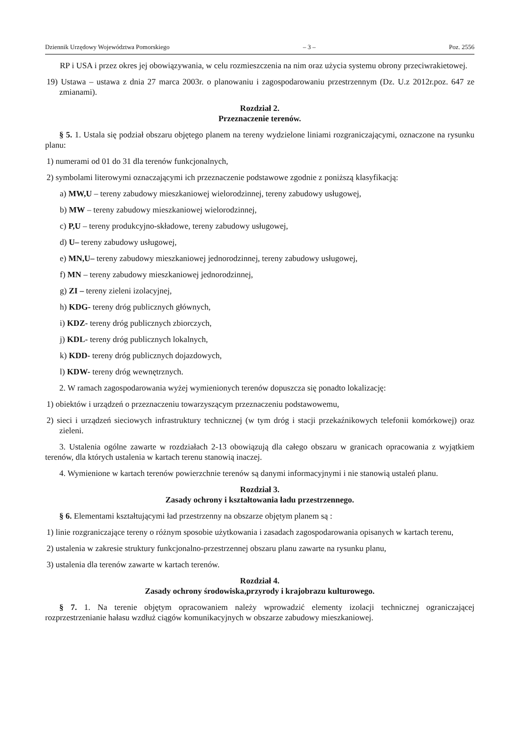Dziennik Urzędowy Województwa Pomorskiego – 3 – Poz. 2556
RP i USA i przez okres jej obowiązywania, w celu rozmieszczenia na nim oraz użycia systemu obrony przeciwrakietowej.
19) Ustawa – ustawa z dnia 27 marca 2003r. o planowaniu i zagospodarowaniu przestrzennym (Dz. U.z 2012r.poz. 647 ze zmianami).
Rozdział 2.
Przeznaczenie terenów.
§ 5. 1. Ustala się podział obszaru objętego planem na tereny wydzielone liniami rozgraniczającymi, oznaczone na rysunku planu:
1) numerami od 01 do 31 dla terenów funkcjonalnych,
2) symbolami literowymi oznaczającymi ich przeznaczenie podstawowe zgodnie z poniższą klasyfikacją:
a) MW,U – tereny zabudowy mieszkaniowej wielorodzinnej, tereny zabudowy usługowej,
b) MW – tereny zabudowy mieszkaniowej wielorodzinnej,
c) P,U – tereny produkcyjno-składowe, tereny zabudowy usługowej,
d) U– tereny zabudowy usługowej,
e) MN,U– tereny zabudowy mieszkaniowej jednorodzinnej, tereny zabudowy usługowej,
f) MN – tereny zabudowy mieszkaniowej jednorodzinnej,
g) ZI – tereny zieleni izolacyjnej,
h) KDG- tereny dróg publicznych głównych,
i) KDZ- tereny dróg publicznych zbiorczych,
j) KDL- tereny dróg publicznych lokalnych,
k) KDD- tereny dróg publicznych dojazdowych,
l) KDW- tereny dróg wewnętrznych.
2. W ramach zagospodarowania wyżej wymienionych terenów dopuszcza się ponadto lokalizację:
1) obiektów i urządzeń o przeznaczeniu towarzyszącym przeznaczeniu podstawowemu,
2) sieci i urządzeń sieciowych infrastruktury technicznej (w tym dróg i stacji przekaźnikowych telefonii komórkowej) oraz zieleni.
3. Ustalenia ogólne zawarte w rozdziałach 2-13 obowiązują dla całego obszaru w granicach opracowania z wyjątkiem terenów, dla których ustalenia w kartach terenu stanowią inaczej.
4. Wymienione w kartach terenów powierzchnie terenów są danymi informacyjnymi i nie stanowią ustaleń planu.
Rozdział 3.
Zasady ochrony i kształtowania ładu przestrzennego.
§ 6. Elementami kształtującymi ład przestrzenny na obszarze objętym planem są :
1) linie rozgraniczające tereny o różnym sposobie użytkowania i zasadach zagospodarowania opisanych w kartach terenu,
2) ustalenia w zakresie struktury funkcjonalno-przestrzennej obszaru planu zawarte na rysunku planu,
3) ustalenia dla terenów zawarte w kartach terenów.
Rozdział 4.
Zasady ochrony środowiska,przyrody i krajobrazu kulturowego.
§ 7. 1. Na terenie objętym opracowaniem należy wprowadzić elementy izolacji technicznej ograniczającej rozprzestrzenianie hałasu wzdłuż ciągów komunikacyjnych w obszarze zabudowy mieszkaniowej.